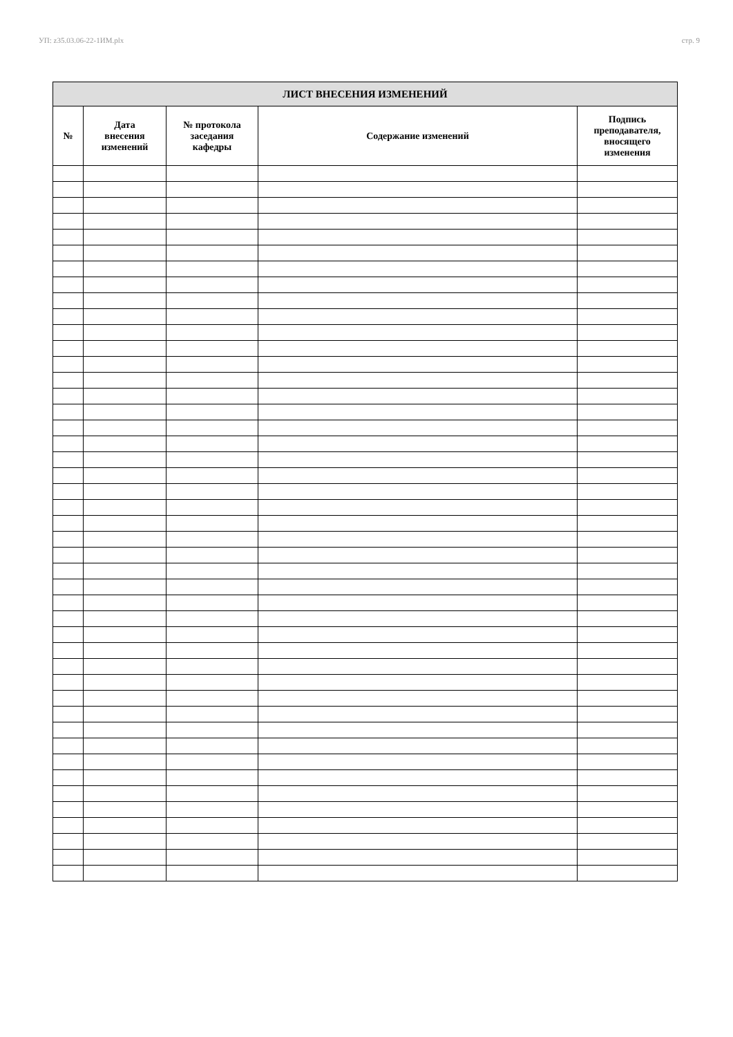УП: z35.03.06-22-1ИМ.plx стр. 9
| ЛИСТ ВНЕСЕНИЯ ИЗМЕНЕНИЙ | | | | |
| --- | --- | --- | --- | --- |
| № | Дата внесения изменений | № протокола заседания кафедры | Содержание изменений | Подпись преподавателя, вносящего изменения |